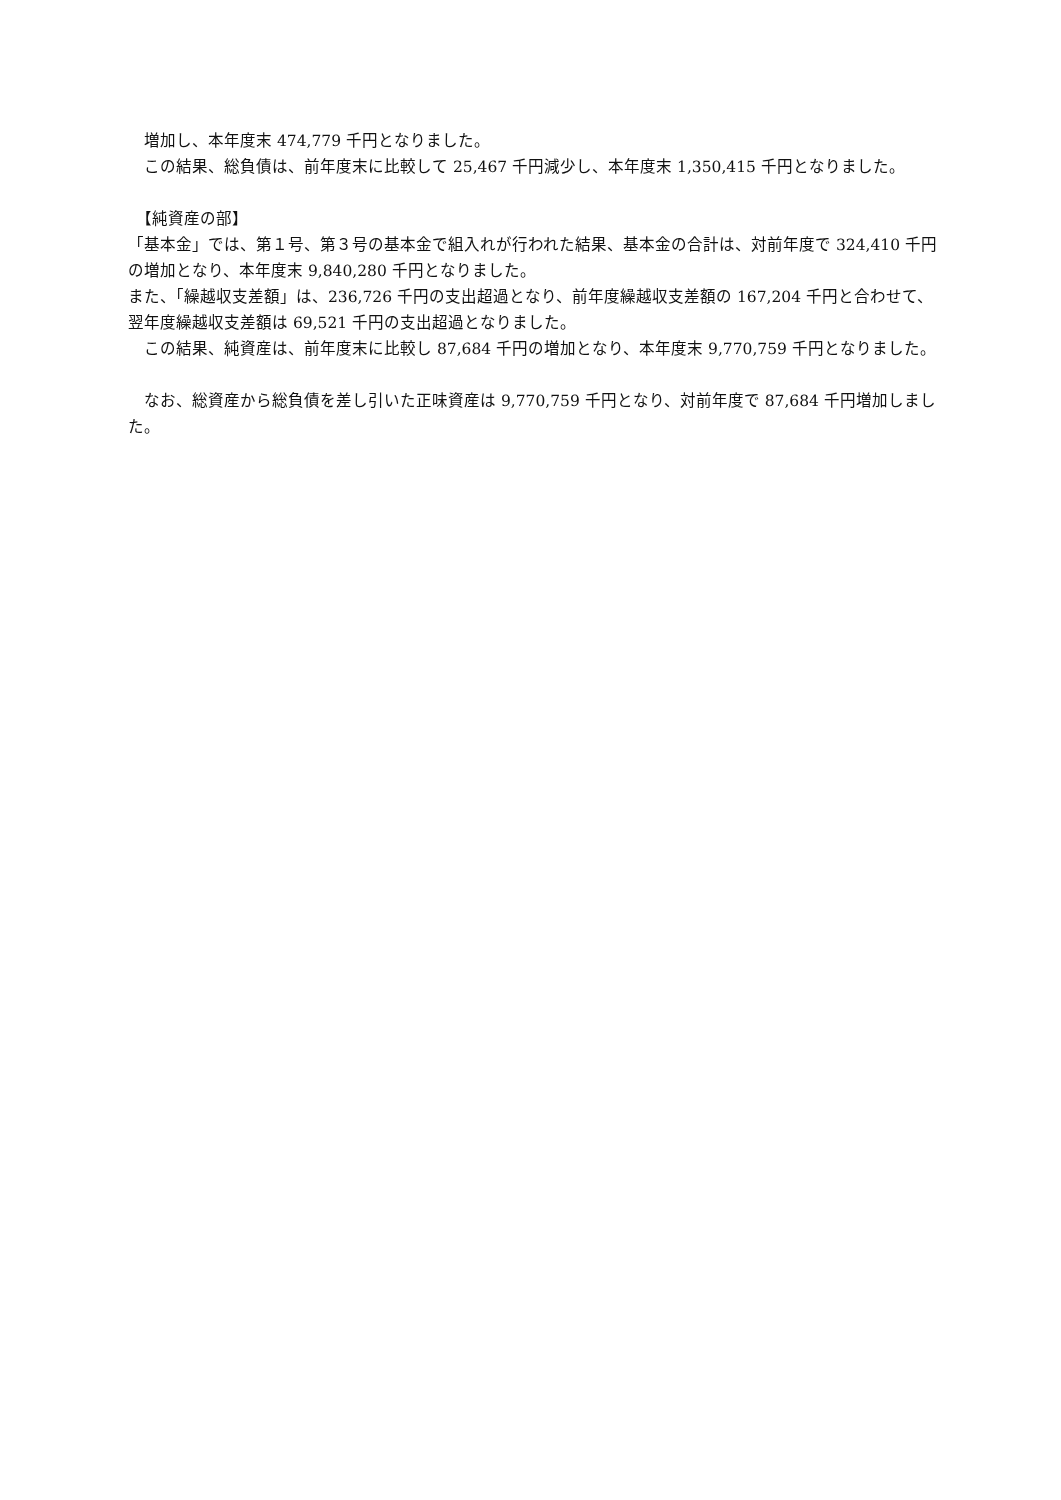増加し、本年度末 474,779 千円となりました。
　この結果、総負債は、前年度末に比較して 25,467 千円減少し、本年度末 1,350,415 千円となりました。
　【純資産の部】
「基本金」では、第１号、第３号の基本金で組入れが行われた結果、基本金の合計は、対前年度で 324,410 千円の増加となり、本年度末 9,840,280 千円となりました。
また、「繰越収支差額」は、236,726 千円の支出超過となり、前年度繰越収支差額の 167,204 千円と合わせて、翌年度繰越収支差額は 69,521 千円の支出超過となりました。
　この結果、純資産は、前年度末に比較し 87,684 千円の増加となり、本年度末 9,770,759 千円となりました。
　なお、総資産から総負債を差し引いた正味資産は 9,770,759 千円となり、対前年度で 87,684 千円増加しました。